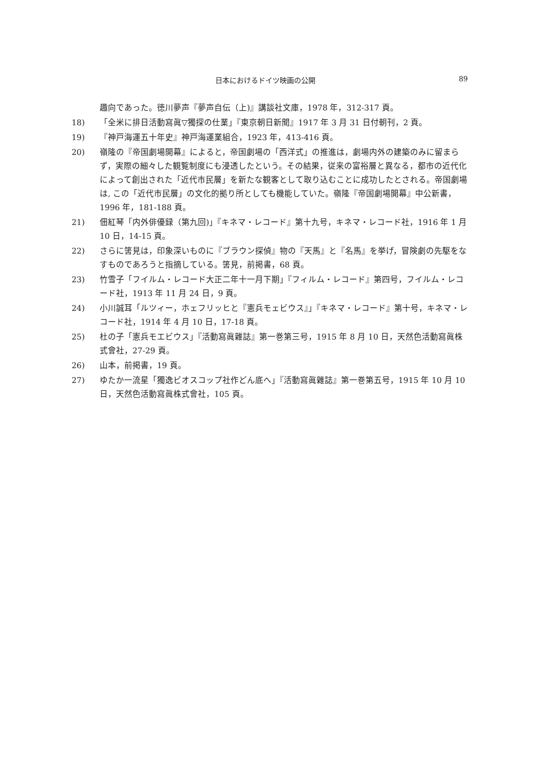日本におけるドイツ映画の公開 89
趣向であった。徳川夢声『夢声自伝（上)』講談社文庫，1978 年，312-317 頁。
18) 「全米に排日活動寫眞▽獨探の仕業」『東京朝日新聞』1917 年 3 月 31 日付朝刊，2 頁。
19) 『神戸海運五十年史』神戸海運業組合，1923 年，413-416 頁。
20) 嶺隆の『帝国劇場開幕』によると，帝国劇場の「西洋式」の推進は，劇場内外の建築のみに留まらず，実際の細々した観覧制度にも浸透したという。その結果，従来の富裕層と異なる，都市の近代化によって創出された「近代市民層」を新たな観客として取り込むことに成功したとされる。帝国劇場は, この「近代市民層」の文化的拠り所としても機能していた。嶺隆『帝国劇場開幕』中公新書，1996 年，181-188 頁。
21) 佃紅琴「内外俳優録（第九回)」『キネマ・レコード』第十九号，キネマ・レコード社，1916 年 1 月 10 日，14-15 頁。
22) さらに筈見は，印象深いものに『ブラウン探偵』物の『天馬』と『名馬』を挙げ，冒険劇の先駆をなすものであろうと指摘している。筈見，前掲書，68 頁。
23) 竹雪子「フイルム・レコード大正二年十一月下期」『フィルム・レコード』第四号，フイルム・レコード社，1913 年 11 月 24 日，9 頁。
24) 小川誠耳「ルツィー，ホェフリッヒと『憲兵モェビウス』」『キネマ・レコード』第十号，キネマ・レコード社，1914 年 4 月 10 日，17-18 頁。
25) 杜の子「憲兵モエビウス」『活動寫眞雜誌』第一巻第三号，1915 年 8 月 10 日，天然色活動寫眞株式會社，27-29 頁。
26) 山本，前掲書，19 頁。
27) ゆたか一流星「獨逸ビオスコップ社作どん底へ」『活動寫眞雜誌』第一巻第五号，1915 年 10 月 10 日，天然色活動寫眞株式會社，105 頁。